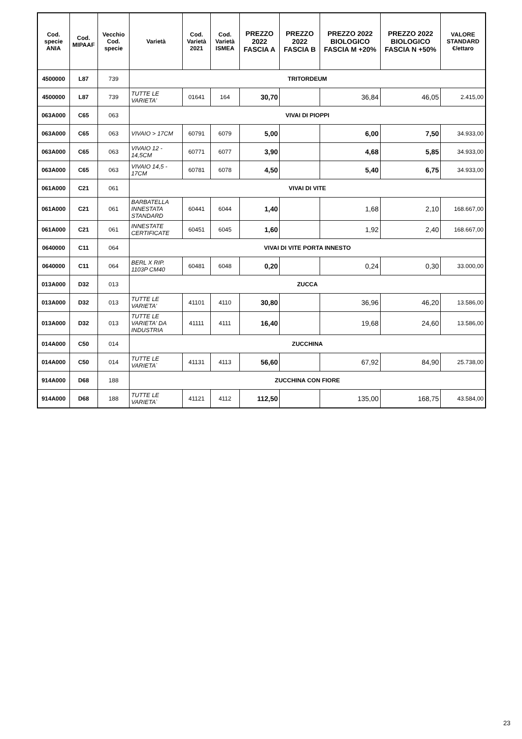| Cod. specie ANIA | Cod. MIPAAF | Vecchio Cod. specie | Varietà | Cod. Varietà 2021 | Cod. Varietà ISMEA | PREZZO 2022 FASCIA A | PREZZO 2022 FASCIA B | PREZZO 2022 BIOLOGICO FASCIA M +20% | PREZZO 2022 BIOLOGICO FASCIA N +50% | VALORE STANDARD €/ettaro |
| --- | --- | --- | --- | --- | --- | --- | --- | --- | --- | --- |
| 4500000 | L87 | 739 | TRITORDEUM | | | | | | | |
| 4500000 | L87 | 739 | TUTTE LE VARIETA' | 01641 | 164 | 30,70 | | 36,84 | 46,05 | 2.415,00 |
| 063A000 | C65 | 063 | VIVAI DI PIOPPI | | | | | | | |
| 063A000 | C65 | 063 | VIVAIO > 17CM | 60791 | 6079 | 5,00 | | 6,00 | 7,50 | 34.933,00 |
| 063A000 | C65 | 063 | VIVAIO 12 - 14,5CM | 60771 | 6077 | 3,90 | | 4,68 | 5,85 | 34.933,00 |
| 063A000 | C65 | 063 | VIVAIO 14,5 - 17CM | 60781 | 6078 | 4,50 | | 5,40 | 6,75 | 34.933,00 |
| 061A000 | C21 | 061 | VIVAI DI VITE | | | | | | | |
| 061A000 | C21 | 061 | BARBATELLA INNESTATA STANDARD | 60441 | 6044 | 1,40 | | 1,68 | 2,10 | 168.667,00 |
| 061A000 | C21 | 061 | INNESTATE CERTIFICATE | 60451 | 6045 | 1,60 | | 1,92 | 2,40 | 168.667,00 |
| 0640000 | C11 | 064 | VIVAI DI VITE PORTA INNESTO | | | | | | | |
| 0640000 | C11 | 064 | BERL X RIP. 1103P CM40 | 60481 | 6048 | 0,20 | | 0,24 | 0,30 | 33.000,00 |
| 013A000 | D32 | 013 | ZUCCA | | | | | | | |
| 013A000 | D32 | 013 | TUTTE LE VARIETA' | 41101 | 4110 | 30,80 | | 36,96 | 46,20 | 13.586,00 |
| 013A000 | D32 | 013 | TUTTE LE VARIETA' DA INDUSTRIA | 41111 | 4111 | 16,40 | | 19,68 | 24,60 | 13.586,00 |
| 014A000 | C50 | 014 | ZUCCHINA | | | | | | | |
| 014A000 | C50 | 014 | TUTTE LE VARIETA` | 41131 | 4113 | 56,60 | | 67,92 | 84,90 | 25.738,00 |
| 914A000 | D68 | 188 | ZUCCHINA CON FIORE | | | | | | | |
| 914A000 | D68 | 188 | TUTTE LE VARIETA` | 41121 | 4112 | 112,50 | | 135,00 | 168,75 | 43.584,00 |
23